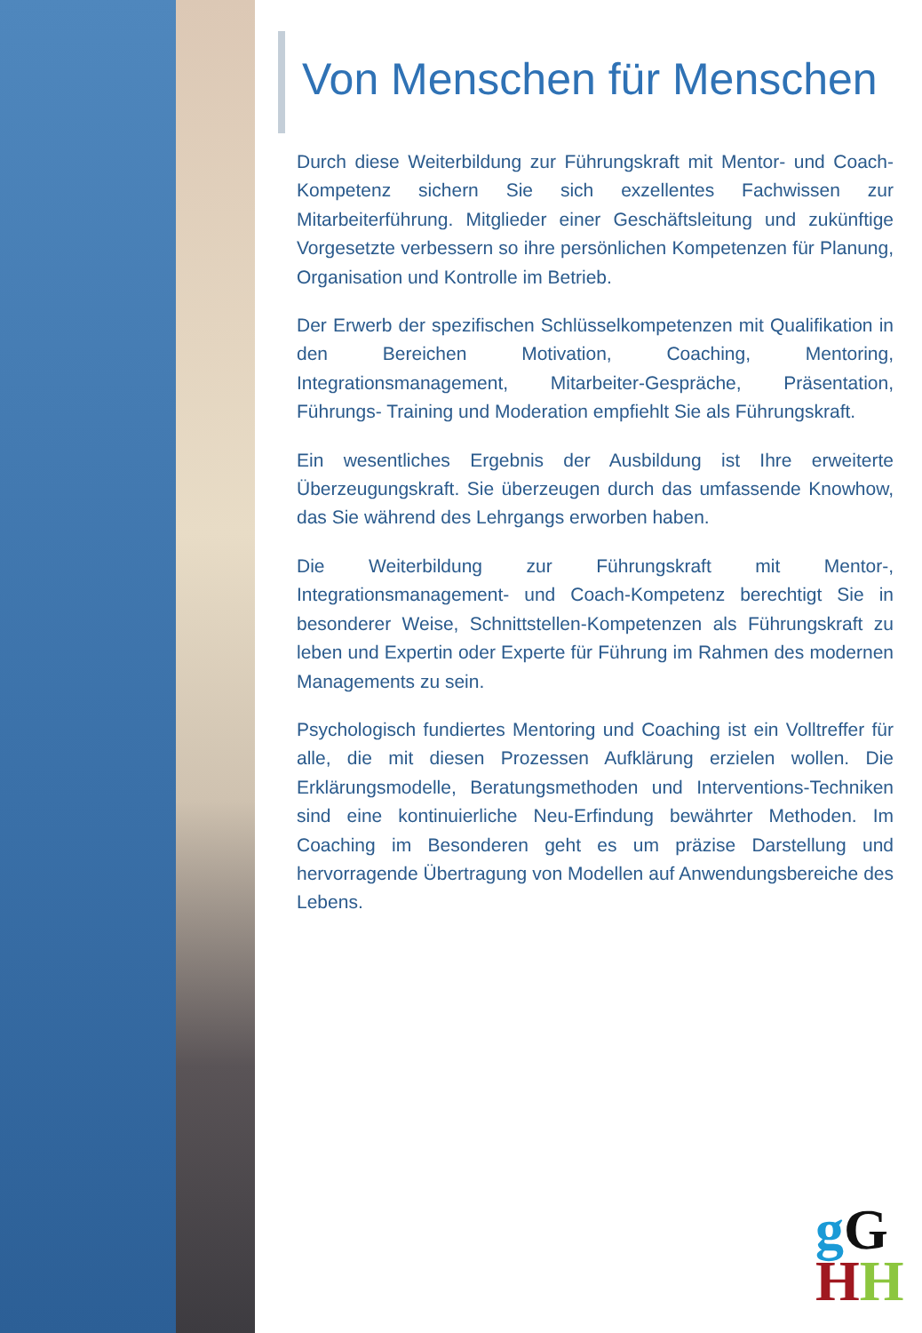Von Menschen für Menschen
Durch diese Weiterbildung zur Führungskraft mit Mentor- und Coach-Kompetenz sichern Sie sich exzellentes Fachwissen zur Mitarbeiterführung. Mitglieder einer Geschäftsleitung und zukünftige Vorgesetzte verbessern so ihre persönlichen Kompetenzen für Planung, Organisation und Kontrolle im Betrieb.
Der Erwerb der spezifischen Schlüsselkompetenzen mit Qualifikation in den Bereichen Motivation, Coaching, Mentoring, Integrationsmanagement, Mitarbeiter-Gespräche, Präsentation, Führungs- Training und Moderation empfiehlt Sie als Führungskraft.
Ein wesentliches Ergebnis der Ausbildung ist Ihre erweiterte Überzeugungskraft. Sie überzeugen durch das umfassende Knowhow, das Sie während des Lehrgangs erworben haben.
Die Weiterbildung zur Führungskraft mit Mentor-, Integrationsmanagement- und Coach-Kompetenz berechtigt Sie in besonderer Weise, Schnittstellen-Kompetenzen als Führungskraft zu leben und Expertin oder Experte für Führung im Rahmen des modernen Managements zu sein.
Psychologisch fundiertes Mentoring und Coaching ist ein Volltreffer für alle, die mit diesen Prozessen Aufklärung erzielen wollen. Die Erklärungsmodelle, Beratungsmethoden und Interventions-Techniken sind eine kontinuierliche Neu-Erfindung bewährter Methoden. Im Coaching im Besonderen geht es um präzise Darstellung und hervorragende Übertragung von Modellen auf Anwendungsbereiche des Lebens.
gG
HH